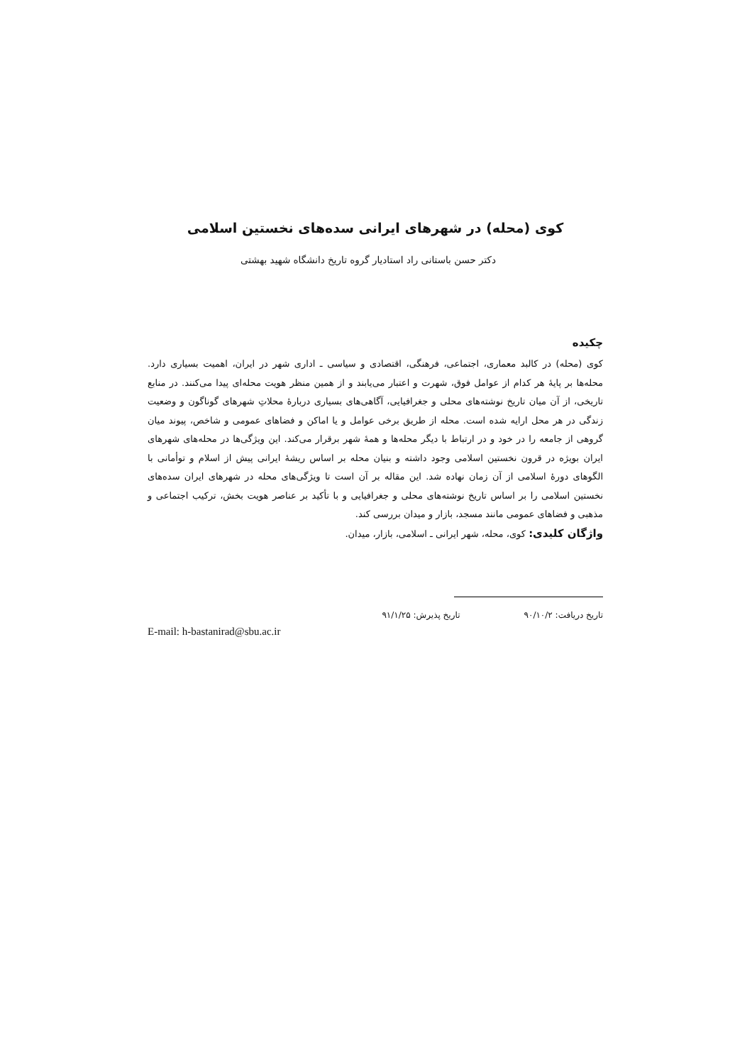کوی (محله) در شهرهای ایرانی سده‌های نخستین اسلامی
دکتر حسن باستانی راد استادیار گروه تاریخ دانشگاه شهید بهشتی
چکیده
کوی (محله) در کالبد معماری، اجتماعی، فرهنگی، اقتصادی و سیاسی ـ اداری شهر در ایران، اهمیت بسیاری دارد. محله‌ها بر پایهٔ هر کدام از عوامل فوق، شهرت و اعتبار می‌یابند و از همین منظر هویت محله‌ای پیدا می‌کنند. در منابع تاریخی، از آن میان تاریخ نوشته‌های محلی و جغرافیایی، آگاهی‌های بسیاری دربارهٔ محلاتِ شهرهای گوناگون و وضعیت زندگی در هر محل ارایه شده است. محله از طریق برخی عوامل و یا اماکن و فضاهای عمومی و شاخص، پیوند میان گروهی از جامعه را در خود و در ارتباط با دیگر محله‌ها و همهٔ شهر برقرار می‌کند. این ویژگی‌ها در محله‌های شهرهای ایران بویژه در قرون نخستین اسلامی وجود داشته و بنیان محله بر اساس ریشهٔ ایرانی پیش از اسلام و توأمانی با الگوهای دورهٔ اسلامی از آن زمان نهاده شد. این مقاله بر آن است تا ویژگی‌های محله در شهرهای ایران سده‌های نخستین اسلامی را بر اساس تاریخ نوشته‌های محلی و جغرافیایی و با تأکید بر عناصر هویت بخش، ترکیب اجتماعی و مذهبی و فضاهای عمومی مانند مسجد، بازار و میدان بررسی کند.
واژگان کلیدی: کوی، محله، شهر ایرانی ـ اسلامی، بازار، میدان.
تاریخ دریافت: ۹۰/۱۰/۲ تاریخ پذیرش: ۹۱/۱/۲۵
E-mail: h-bastanirad@sbu.ac.ir